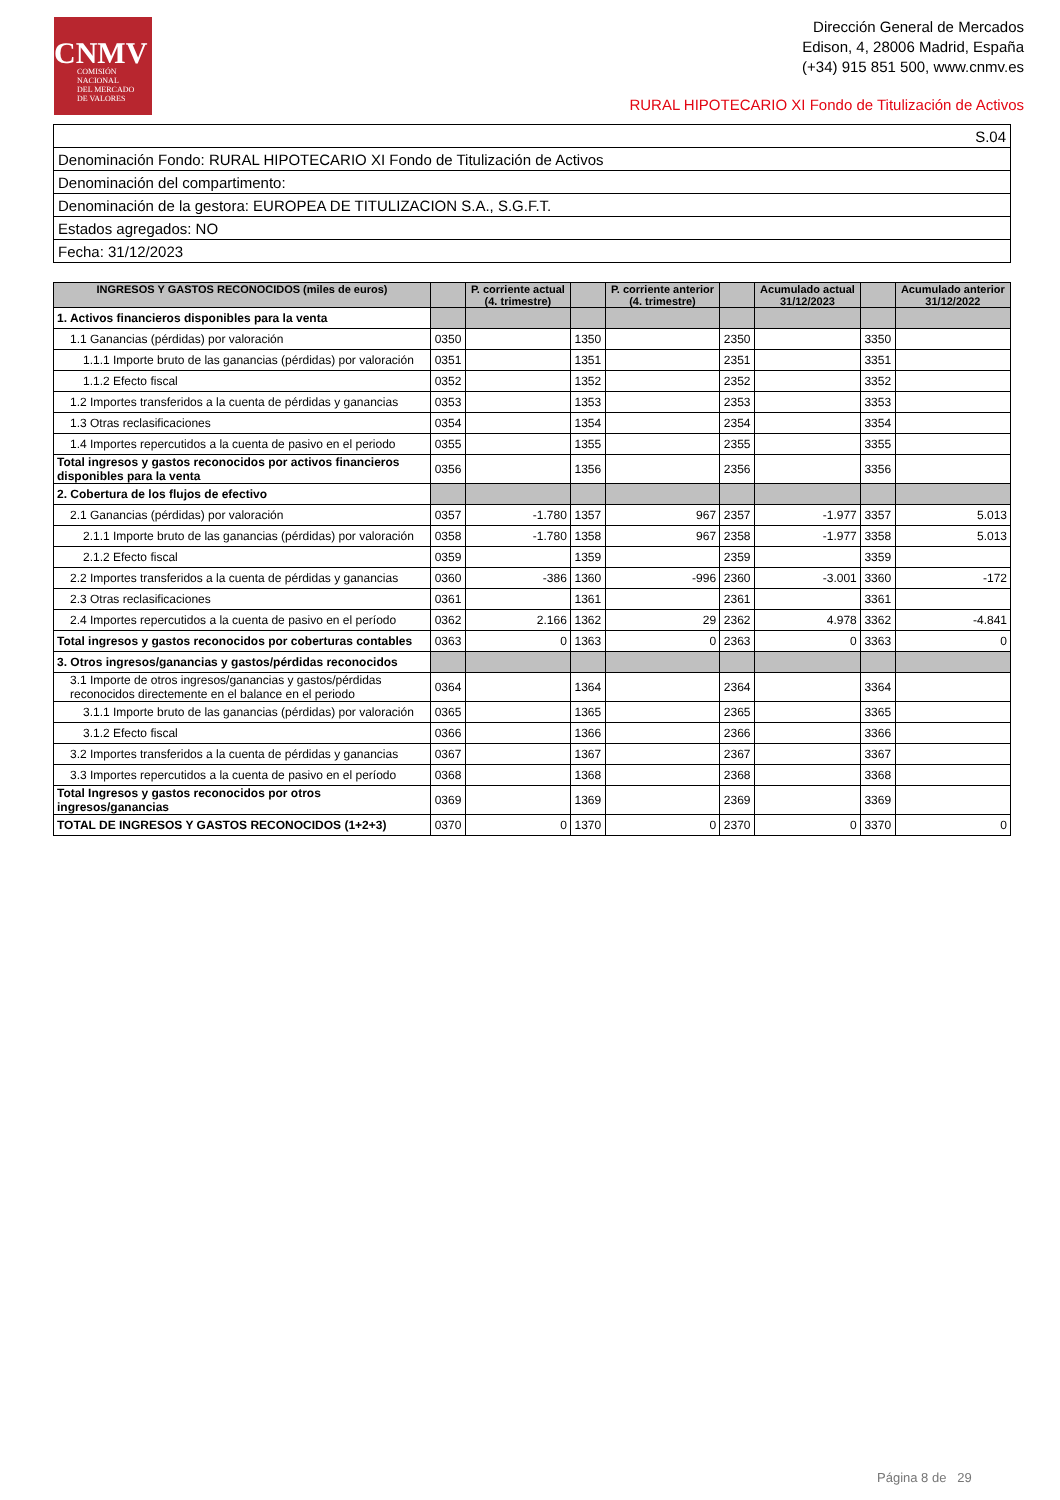CNMV
COMISIÓN
NACIONAL
DEL MERCADO
DE VALORES
Dirección General de Mercados
Edison, 4, 28006 Madrid, España
(+34) 915 851 500, www.cnmv.es
RURAL HIPOTECARIO XI Fondo de Titulización de Activos
| S.04 |
| Denominación Fondo: RURAL HIPOTECARIO XI Fondo de Titulización de Activos |
| Denominación del compartimento: |
| Denominación de la gestora: EUROPEA DE TITULIZACION S.A., S.G.F.T. |
| Estados agregados: NO |
| Fecha: 31/12/2023 |
| INGRESOS Y GASTOS RECONOCIDOS (miles de euros) | | P. corriente actual (4. trimestre) | | P. corriente anterior (4. trimestre) | | Acumulado actual 31/12/2023 | | Acumulado anterior 31/12/2022 |
| --- | --- | --- | --- | --- | --- | --- | --- | --- |
| 1. Activos financieros disponibles para la venta | | | | | | | | |
| 1.1 Ganancias (pérdidas) por valoración | 0350 | | 1350 | | 2350 | | 3350 | |
| 1.1.1 Importe bruto de las ganancias (pérdidas) por valoración | 0351 | | 1351 | | 2351 | | 3351 | |
| 1.1.2 Efecto fiscal | 0352 | | 1352 | | 2352 | | 3352 | |
| 1.2 Importes transferidos a la cuenta de pérdidas y ganancias | 0353 | | 1353 | | 2353 | | 3353 | |
| 1.3 Otras reclasificaciones | 0354 | | 1354 | | 2354 | | 3354 | |
| 1.4 Importes repercutidos a la cuenta de pasivo en el periodo | 0355 | | 1355 | | 2355 | | 3355 | |
| Total ingresos y gastos reconocidos por activos financieros disponibles para la venta | 0356 | | 1356 | | 2356 | | 3356 | |
| 2. Cobertura de los flujos de efectivo | | | | | | | | |
| 2.1 Ganancias (pérdidas) por valoración | 0357 | -1.780 | 1357 | 967 | 2357 | -1.977 | 3357 | 5.013 |
| 2.1.1 Importe bruto de las ganancias (pérdidas) por valoración | 0358 | -1.780 | 1358 | 967 | 2358 | -1.977 | 3358 | 5.013 |
| 2.1.2 Efecto fiscal | 0359 | | 1359 | | 2359 | | 3359 | |
| 2.2 Importes transferidos a la cuenta de pérdidas y ganancias | 0360 | -386 | 1360 | -996 | 2360 | -3.001 | 3360 | -172 |
| 2.3 Otras reclasificaciones | 0361 | | 1361 | | 2361 | | 3361 | |
| 2.4 Importes repercutidos a la cuenta de pasivo en el período | 0362 | 2.166 | 1362 | 29 | 2362 | 4.978 | 3362 | -4.841 |
| Total ingresos y gastos reconocidos por coberturas contables | 0363 | 0 | 1363 | 0 | 2363 | 0 | 3363 | 0 |
| 3. Otros ingresos/ganancias y gastos/pérdidas reconocidos | | | | | | | | |
| 3.1 Importe de otros ingresos/ganancias y gastos/pérdidas reconocidos directemente en el balance en el periodo | 0364 | | 1364 | | 2364 | | 3364 | |
| 3.1.1 Importe bruto de las ganancias (pérdidas) por valoración | 0365 | | 1365 | | 2365 | | 3365 | |
| 3.1.2 Efecto fiscal | 0366 | | 1366 | | 2366 | | 3366 | |
| 3.2 Importes transferidos a la cuenta de pérdidas y ganancias | 0367 | | 1367 | | 2367 | | 3367 | |
| 3.3 Importes repercutidos a la cuenta de pasivo en el período | 0368 | | 1368 | | 2368 | | 3368 | |
| Total Ingresos y gastos reconocidos por otros ingresos/ganancias | 0369 | | 1369 | | 2369 | | 3369 | |
| TOTAL DE INGRESOS Y GASTOS RECONOCIDOS (1+2+3) | 0370 | 0 | 1370 | 0 | 2370 | 0 | 3370 | 0 |
Página 8 de 29